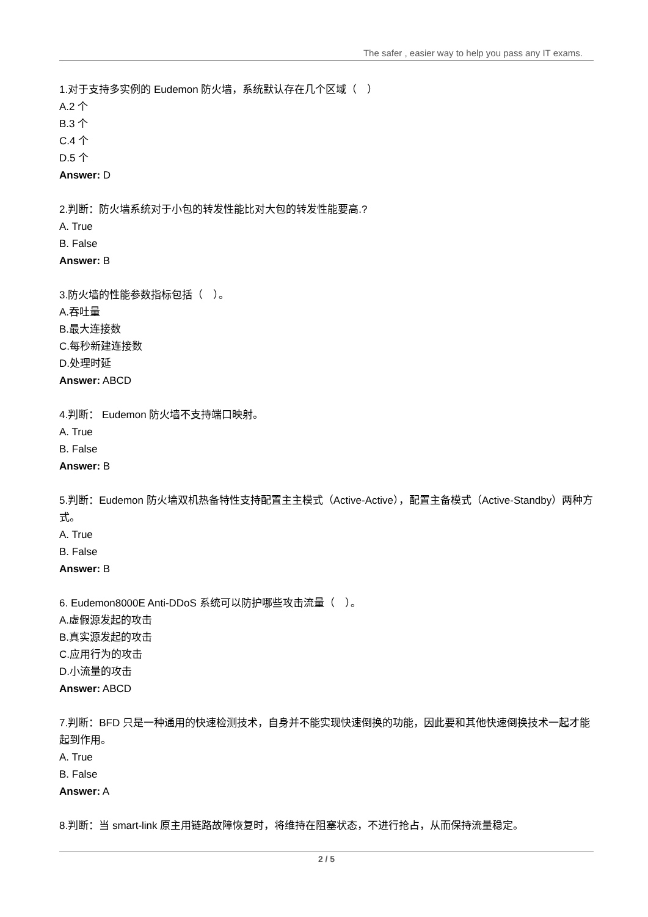The safer , easier way to help you pass any IT exams.
1.对于支持多实例的 Eudemon 防火墙，系统默认存在几个区域（　）
A.2 个
B.3 个
C.4 个
D.5 个
Answer: D
2.判断：防火墙系统对于小包的转发性能比对大包的转发性能要高.?
A. True
B. False
Answer: B
3.防火墙的性能参数指标包括（　）。
A.吞吐量
B.最大连接数
C.每秒新建连接数
D.处理时延
Answer: ABCD
4.判断： Eudemon 防火墙不支持端口映射。
A. True
B. False
Answer: B
5.判断：Eudemon 防火墙双机热备特性支持配置主主模式（Active-Active），配置主备模式（Active-Standby）两种方式。
A. True
B. False
Answer: B
6. Eudemon8000E Anti-DDoS 系统可以防护哪些攻击流量（　）。
A.虚假源发起的攻击
B.真实源发起的攻击
C.应用行为的攻击
D.小流量的攻击
Answer: ABCD
7.判断：BFD 只是一种通用的快速检测技术，自身并不能实现快速倒换的功能，因此要和其他快速倒换技术一起才能起到作用。
A. True
B. False
Answer: A
8.判断：当 smart-link 原主用链路故障恢复时，将维持在阻塞状态，不进行抢占，从而保持流量稳定。
2 / 5